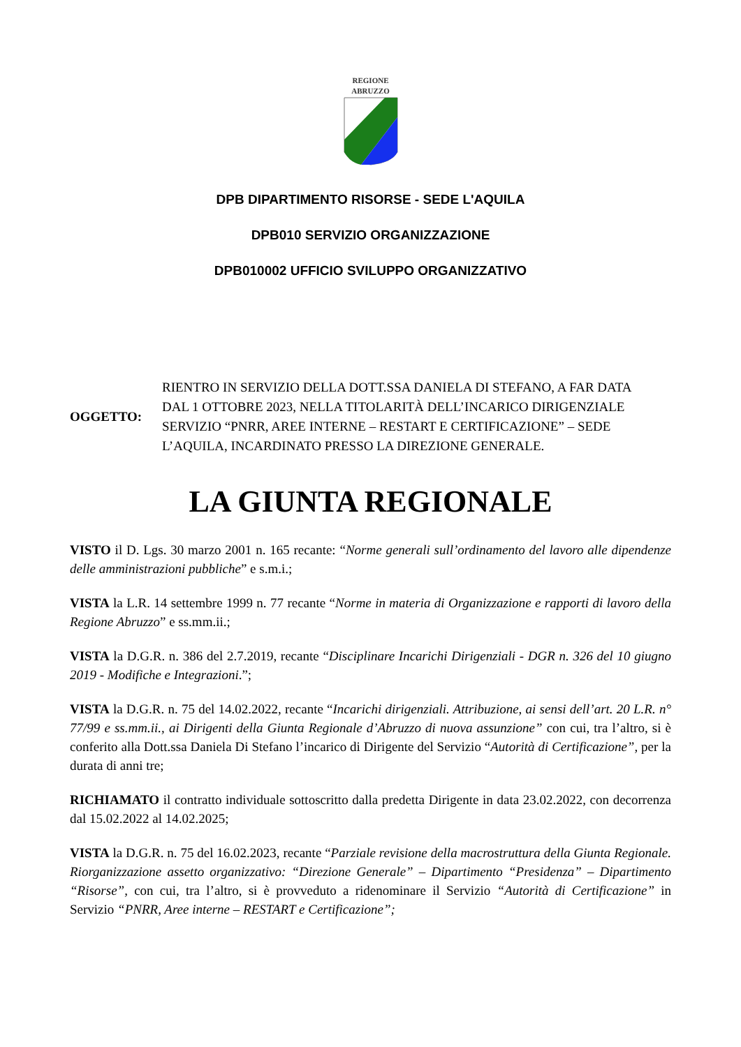REGIONE
ABRUZZO
DPB DIPARTIMENTO RISORSE - SEDE L'AQUILA
DPB010 SERVIZIO ORGANIZZAZIONE
DPB010002 UFFICIO SVILUPPO ORGANIZZATIVO
OGGETTO: RIENTRO IN SERVIZIO DELLA DOTT.SSA DANIELA DI STEFANO, A FAR DATA DAL 1 OTTOBRE 2023, NELLA TITOLARITÀ DELL’INCARICO DIRIGENZIALE SERVIZIO “PNRR, AREE INTERNE – RESTART E CERTIFICAZIONE” – SEDE L’AQUILA, INCARDINATO PRESSO LA DIREZIONE GENERALE.
LA GIUNTA REGIONALE
VISTO il D. Lgs. 30 marzo 2001 n. 165 recante: “Norme generali sull’ordinamento del lavoro alle dipendenze delle amministrazioni pubbliche” e s.m.i.;
VISTA la L.R. 14 settembre 1999 n. 77 recante “Norme in materia di Organizzazione e rapporti di lavoro della Regione Abruzzo” e ss.mm.ii.;
VISTA la D.G.R. n. 386 del 2.7.2019, recante “Disciplinare Incarichi Dirigenziali - DGR n. 326 del 10 giugno 2019 - Modifiche e Integrazioni.”;
VISTA la D.G.R. n. 75 del 14.02.2022, recante “Incarichi dirigenziali. Attribuzione, ai sensi dell’art. 20 L.R. n° 77/99 e ss.mm.ii., ai Dirigenti della Giunta Regionale d’Abruzzo di nuova assunzione” con cui, tra l’altro, si è conferito alla Dott.ssa Daniela Di Stefano l’incarico di Dirigente del Servizio “Autorità di Certificazione”, per la durata di anni tre;
RICHIAMATO il contratto individuale sottoscritto dalla predetta Dirigente in data 23.02.2022, con decorrenza dal 15.02.2022 al 14.02.2025;
VISTA la D.G.R. n. 75 del 16.02.2023, recante “Parziale revisione della macrostruttura della Giunta Regionale. Riorganizzazione assetto organizzativo: “Direzione Generale” – Dipartimento “Presidenza” – Dipartimento “Risorse”, con cui, tra l’altro, si è provveduto a ridenominare il Servizio “Autorità di Certificazione” in Servizio “PNRR, Aree interne – RESTART e Certificazione”;